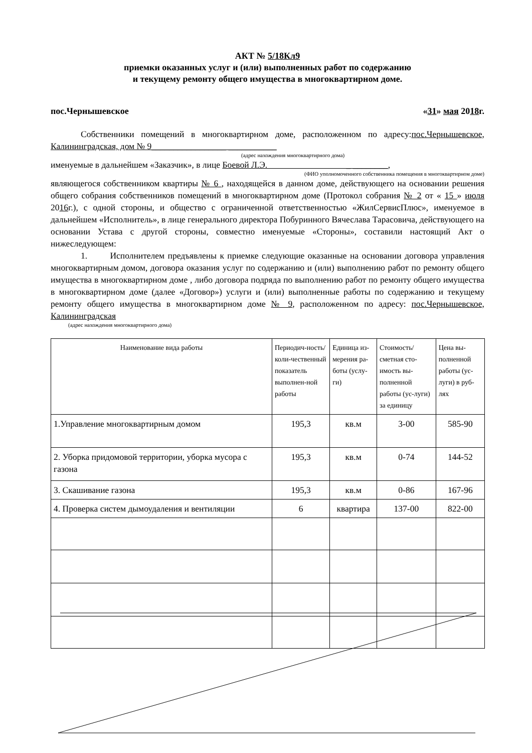АКТ № 5/18Кл9
приемки оказанных услуг и (или) выполненных работ по содержанию
и текущему ремонту общего имущества в многоквартирном доме.
пос.Чернышевское «31» мая 2018г.
Собственники помещений в многоквартирном доме, расположенном по адресу:пос.Чернышевское, Калининградская, дом № 9_________________ ___________
(адрес нахождения многоквартирного дома)
именуемые в дальнейшем «Заказчик», в лице Боевой Л.Э. _ ________,
(ФИО уполномоченного собственника помещения в многоквартирном доме)
являющегося собственником квартиры № 6 , находящейся в данном доме, действующего на основании решения общего собрания собственников помещений в многоквартирном доме (Протокол собрания № 2 от « 15 » июля 2016г.), с одной стороны, и общество с ограниченной ответственностью «ЖилСервисПлюс», именуемое в дальнейшем «Исполнитель», в лице генерального директора Побуринного Вячеслава Тарасовича, действующего на основании Устава с другой стороны, совместно именуемые «Стороны», составили настоящий Акт о нижеследующем:
1. Исполнителем предъявлены к приемке следующие оказанные на основании договора управления многоквартирным домом, договора оказания услуг по содержанию и (или) выполнению работ по ремонту общего имущества в многоквартирном доме , либо договора подряда по выполнению работ по ремонту общего имущества в многоквартирном доме (далее «Договор») услуги и (или) выполненные работы по содержанию и текущему ремонту общего имущества в многоквартирном доме № 9, расположенном по адресу: пос.Чернышевское, Калининградская
(адрес нахождения многоквартирного дома)
| Наименование вида работы | Периодич-ность/коли-чественный показатель выполнен-ной работы | Единица из-мерения ра-боты (услу-ги) | Стоимость/ сметная сто-имость вы-полненной работы (ус-луги) за единицу | Цена вы-полненной работы (ус-луги) в руб-лях |
| --- | --- | --- | --- | --- |
| 1.Управление многоквартирным домом | 195,3 | кв.м | 3-00 | 585-90 |
| 2. Уборка придомовой территории, уборка мусора с газона | 195,3 | кв.м | 0-74 | 144-52 |
| 3. Скашивание газона | 195,3 | кв.м | 0-86 | 167-96 |
| 4. Проверка систем дымоудаления и вентиляции | 6 | квартира | 137-00 | 822-00 |